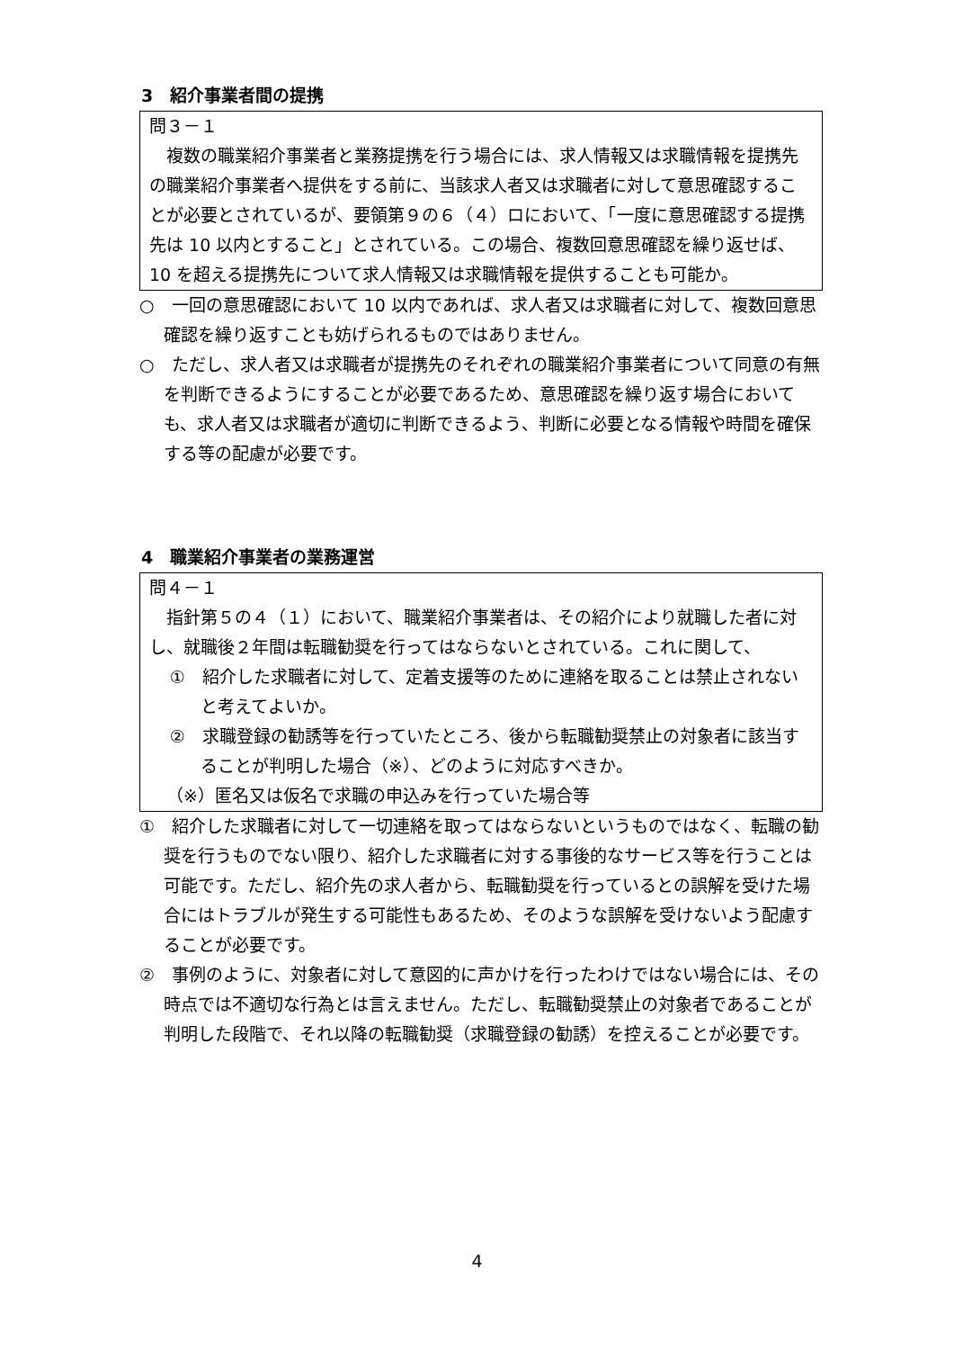3　紹介事業者間の提携
問３－１
複数の職業紹介事業者と業務提携を行う場合には、求人情報又は求職情報を提携先の職業紹介事業者へ提供をする前に、当該求人者又は求職者に対して意思確認することが必要とされているが、要領第９の６（４）ロにおいて、「一度に意思確認する提携先は 10 以内とすること」とされている。この場合、複数回意思確認を繰り返せば、10 を超える提携先について求人情報又は求職情報を提供することも可能か。
○　一回の意思確認において 10 以内であれば、求人者又は求職者に対して、複数回意思確認を繰り返すことも妨げられるものではありません。
○　ただし、求人者又は求職者が提携先のそれぞれの職業紹介事業者について同意の有無を判断できるようにすることが必要であるため、意思確認を繰り返す場合においても、求人者又は求職者が適切に判断できるよう、判断に必要となる情報や時間を確保する等の配慮が必要です。
4　職業紹介事業者の業務運営
問４－１
指針第５の４（１）において、職業紹介事業者は、その紹介により就職した者に対し、就職後２年間は転職勧奨を行ってはならないとされている。これに関して、
①　紹介した求職者に対して、定着支援等のために連絡を取ることは禁止されないと考えてよいか。
②　求職登録の勧誘等を行っていたところ、後から転職勧奨禁止の対象者に該当することが判明した場合（※）、どのように対応すべきか。
（※）匿名又は仮名で求職の申込みを行っていた場合等
①　紹介した求職者に対して一切連絡を取ってはならないというものではなく、転職の勧奨を行うものでない限り、紹介した求職者に対する事後的なサービス等を行うことは可能です。ただし、紹介先の求人者から、転職勧奨を行っているとの誤解を受けた場合にはトラブルが発生する可能性もあるため、そのような誤解を受けないよう配慮することが必要です。
②　事例のように、対象者に対して意図的に声かけを行ったわけではない場合には、その時点では不適切な行為とは言えません。ただし、転職勧奨禁止の対象者であることが判明した段階で、それ以降の転職勧奨（求職登録の勧誘）を控えることが必要です。
4